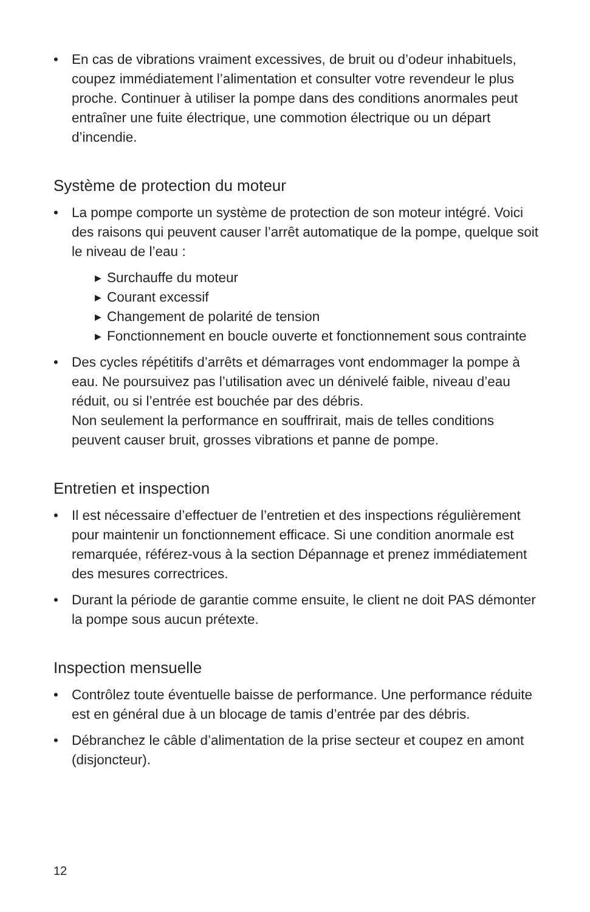• En cas de vibrations vraiment excessives, de bruit ou d’odeur inhabituels, coupez immédiatement l’alimentation et consulter votre revendeur le plus proche. Continuer à utiliser la pompe dans des conditions anormales peut entraîner une fuite électrique, une commotion électrique ou un départ d’incendie.
Système de protection du moteur
• La pompe comporte un système de protection de son moteur intégré. Voici des raisons qui peuvent causer l’arrêt automatique de la pompe, quelque soit le niveau de l’eau :
▶ Surchauffe du moteur
▶ Courant excessif
▶ Changement de polarité de tension
▶ Fonctionnement en boucle ouverte et fonctionnement sous contrainte
• Des cycles répétitifs d’arrêts et démarrages vont endommager la pompe à eau. Ne poursuivez pas l’utilisation avec un dénivelé faible, niveau d’eau réduit, ou si l’entrée est bouchée par des débris.
Non seulement la performance en souffrirait, mais de telles conditions peuvent causer bruit, grosses vibrations et panne de pompe.
Entretien et inspection
• Il est nécessaire d’effectuer de l’entretien et des inspections régulièrement pour maintenir un fonctionnement efficace. Si une condition anormale est remarquée, référez-vous à la section Dépannage et prenez immédiatement des mesures correctrices.
• Durant la période de garantie comme ensuite, le client ne doit PAS démonter la pompe sous aucun prétexte.
Inspection mensuelle
• Contrôlez toute éventuelle baisse de performance. Une performance réduite est en général due à un blocage de tamis d’entrée par des débris.
• Débranchez le câble d’alimentation de la prise secteur et coupez en amont (disjoncteur).
12